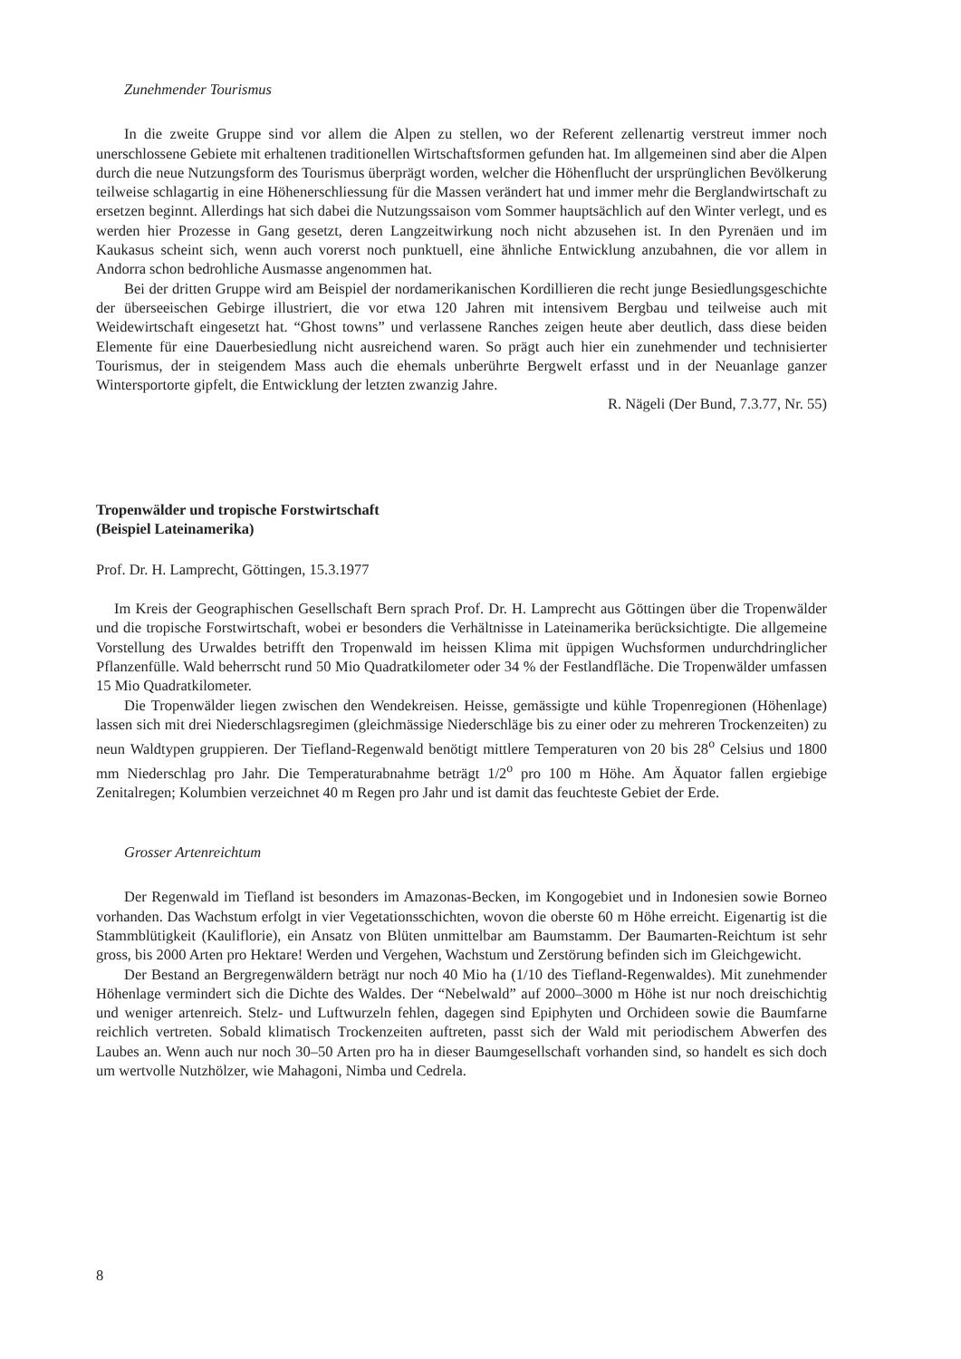Zunehmender Tourismus
In die zweite Gruppe sind vor allem die Alpen zu stellen, wo der Referent zellenartig verstreut immer noch unerschlossene Gebiete mit erhaltenen traditionellen Wirtschaftsformen gefunden hat. Im allgemeinen sind aber die Alpen durch die neue Nutzungsform des Tourismus überprägt worden, welcher die Höhenflucht der ursprünglichen Bevölkerung teilweise schlagartig in eine Höhenerschliessung für die Massen verändert hat und immer mehr die Berglandwirtschaft zu ersetzen beginnt. Allerdings hat sich dabei die Nutzungssaison vom Sommer hauptsächlich auf den Winter verlegt, und es werden hier Prozesse in Gang gesetzt, deren Langzeitwirkung noch nicht abzusehen ist. In den Pyrenäen und im Kaukasus scheint sich, wenn auch vorerst noch punktuell, eine ähnliche Entwicklung anzubahnen, die vor allem in Andorra schon bedrohliche Ausmasse angenommen hat.
Bei der dritten Gruppe wird am Beispiel der nordamerikanischen Kordillieren die recht junge Besiedlungsgeschichte der überseeischen Gebirge illustriert, die vor etwa 120 Jahren mit intensivem Bergbau und teilweise auch mit Weidewirtschaft eingesetzt hat. “Ghost towns” und verlassene Ranches zeigen heute aber deutlich, dass diese beiden Elemente für eine Dauerbesiedlung nicht ausreichend waren. So prägt auch hier ein zunehmender und technisierter Tourismus, der in steigendem Mass auch die ehemals unberührte Bergwelt erfasst und in der Neuanlage ganzer Wintersportorte gipfelt, die Entwicklung der letzten zwanzig Jahre.
R. Nägeli (Der Bund, 7.3.77, Nr. 55)
Tropenwälder und tropische Forstwirtschaft
(Beispiel Lateinamerika)
Prof. Dr. H. Lamprecht, Göttingen, 15.3.1977
Im Kreis der Geographischen Gesellschaft Bern sprach Prof. Dr. H. Lamprecht aus Göttingen über die Tropenwälder und die tropische Forstwirtschaft, wobei er besonders die Verhältnisse in Lateinamerika berücksichtigte. Die allgemeine Vorstellung des Urwaldes betrifft den Tropenwald im heissen Klima mit üppigen Wuchsformen undurchdringlicher Pflanzenfülle. Wald beherrscht rund 50 Mio Quadratkilometer oder 34 % der Festlandfläche. Die Tropenwälder umfassen 15 Mio Quadratkilometer.
Die Tropenwälder liegen zwischen den Wendekreisen. Heisse, gemässigte und kühle Tropenregionen (Höhenlage) lassen sich mit drei Niederschlagsregimen (gleichmässige Niederschläge bis zu einer oder zu mehreren Trockenzeiten) zu neun Waldtypen gruppieren. Der Tiefland-Regenwald benötigt mittlere Temperaturen von 20 bis 28<sup>o</sup> Celsius und 1800 mm Niederschlag pro Jahr. Die Temperaturabnahme beträgt 1/2<sup>o</sup> pro 100 m Höhe. Am Äquator fallen ergiebige Zenitalregen; Kolumbien verzeichnet 40 m Regen pro Jahr und ist damit das feuchteste Gebiet der Erde.
Grosser Artenreichtum
Der Regenwald im Tiefland ist besonders im Amazonas-Becken, im Kongogebiet und in Indonesien sowie Borneo vorhanden. Das Wachstum erfolgt in vier Vegetationsschichten, wovon die oberste 60 m Höhe erreicht. Eigenartig ist die Stammblütigkeit (Kauliflorie), ein Ansatz von Blüten unmittelbar am Baumstamm. Der Baumarten-Reichtum ist sehr gross, bis 2000 Arten pro Hektare! Werden und Vergehen, Wachstum und Zerstörung befinden sich im Gleichgewicht.
Der Bestand an Bergregenwäldern beträgt nur noch 40 Mio ha (1/10 des Tiefland-Regenwaldes). Mit zunehmender Höhenlage vermindert sich die Dichte des Waldes. Der “Nebelwald” auf 2000–3000 m Höhe ist nur noch dreischichtig und weniger artenreich. Stelz- und Luftwurzeln fehlen, dagegen sind Epiphyten und Orchideen sowie die Baumfarne reichlich vertreten. Sobald klimatisch Trockenzeiten auftreten, passt sich der Wald mit periodischem Abwerfen des Laubes an. Wenn auch nur noch 30–50 Arten pro ha in dieser Baumgesellschaft vorhanden sind, so handelt es sich doch um wertvolle Nutzhölzer, wie Mahagoni, Nimba und Cedrela.
8